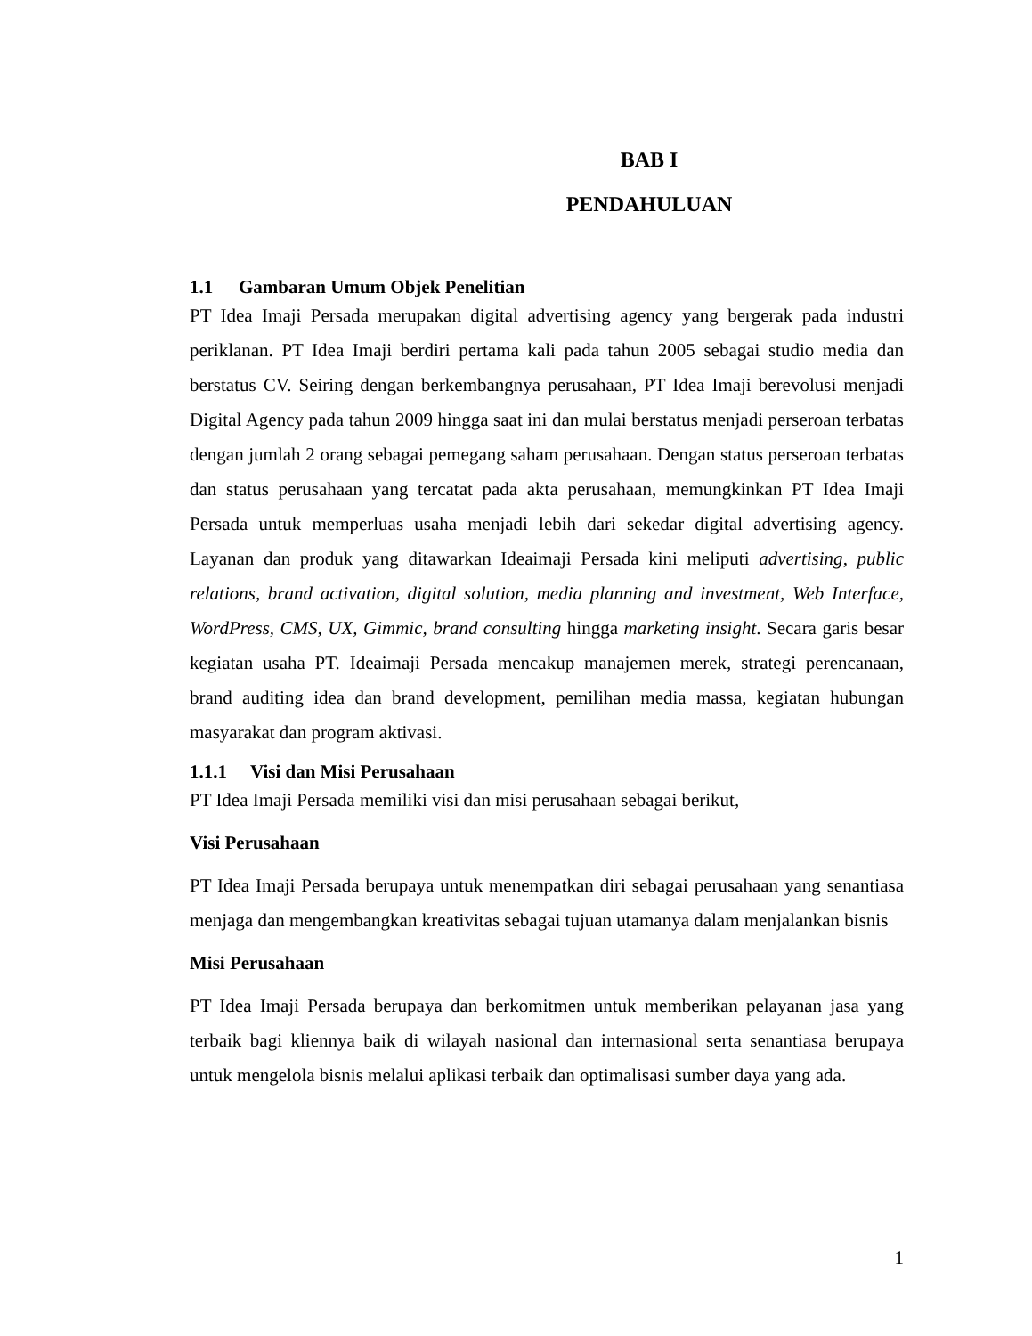BAB I
PENDAHULUAN
1.1 Gambaran Umum Objek Penelitian
PT Idea Imaji Persada merupakan digital advertising agency yang bergerak pada industri periklanan. PT Idea Imaji berdiri pertama kali pada tahun 2005 sebagai studio media dan berstatus CV. Seiring dengan berkembangnya perusahaan, PT Idea Imaji berevolusi menjadi Digital Agency pada tahun 2009 hingga saat ini dan mulai berstatus menjadi perseroan terbatas dengan jumlah 2 orang sebagai pemegang saham perusahaan. Dengan status perseroan terbatas dan status perusahaan yang tercatat pada akta perusahaan, memungkinkan PT Idea Imaji Persada untuk memperluas usaha menjadi lebih dari sekedar digital advertising agency. Layanan dan produk yang ditawarkan Ideaimaji Persada kini meliputi advertising, public relations, brand activation, digital solution, media planning and investment, Web Interface, WordPress, CMS, UX, Gimmic, brand consulting hingga marketing insight. Secara garis besar kegiatan usaha PT. Ideaimaji Persada mencakup manajemen merek, strategi perencanaan, brand auditing idea dan brand development, pemilihan media massa, kegiatan hubungan masyarakat dan program aktivasi.
1.1.1 Visi dan Misi Perusahaan
PT Idea Imaji Persada memiliki visi dan misi perusahaan sebagai berikut,
Visi Perusahaan
PT Idea Imaji Persada berupaya untuk menempatkan diri sebagai perusahaan yang senantiasa menjaga dan mengembangkan kreativitas sebagai tujuan utamanya dalam menjalankan bisnis
Misi Perusahaan
PT Idea Imaji Persada berupaya dan berkomitmen untuk memberikan pelayanan jasa yang terbaik bagi kliennya baik di wilayah nasional dan internasional serta senantiasa berupaya untuk mengelola bisnis melalui aplikasi terbaik dan optimalisasi sumber daya yang ada.
1